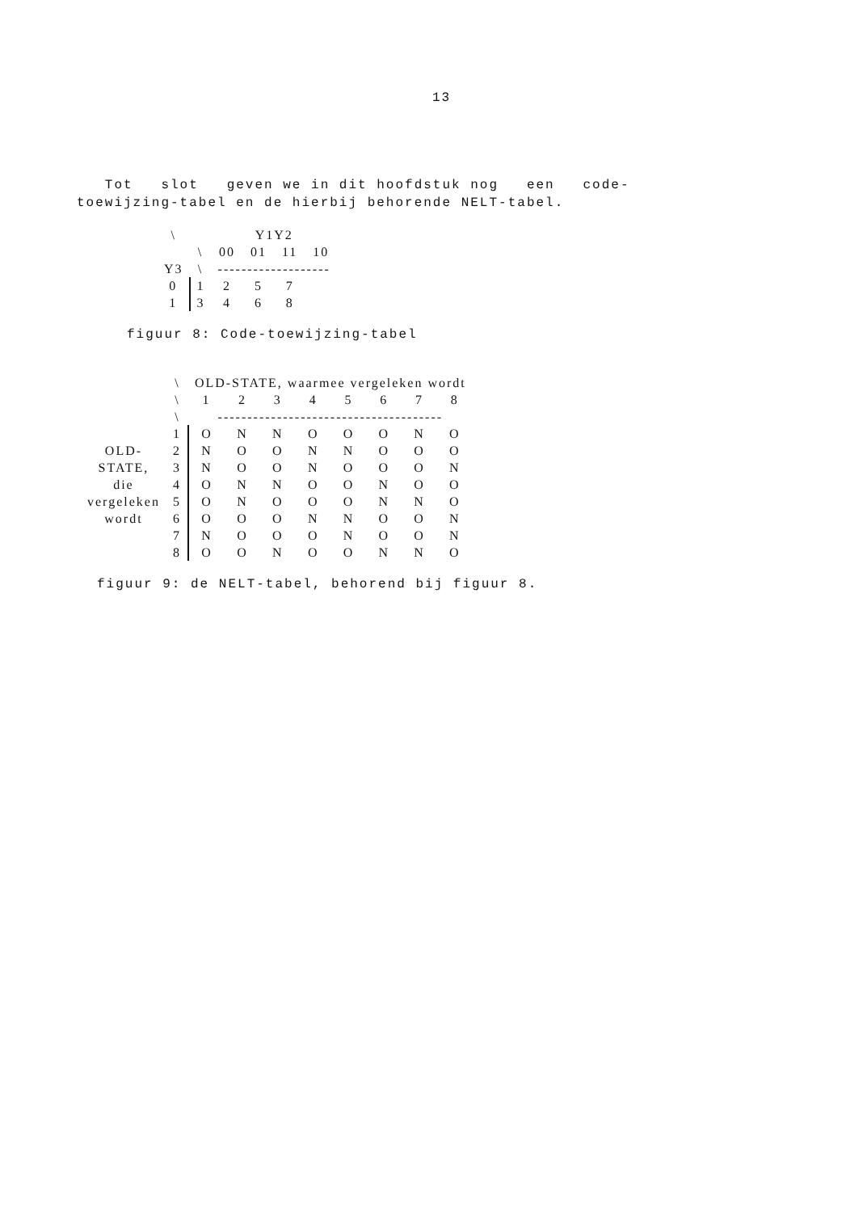13
Tot slot geven we in dit hoofdstuk nog een code-toewijzing-tabel en de hierbij behorende NELT-tabel.
| \ | | Y1Y2 | | | |
| --- | --- | --- | --- | --- | --- |
| | \ | 00 | 01 | 11 | 10 |
| Y3 | \ | ------------------- | | | |
| 0 | 1 | 2 | 5 | 7 | |
| 1 | 3 | 4 | 6 | 8 | |
figuur 8: Code-toewijzing-tabel
| | \ | OLD-STATE, waarmee vergeleken wordt | | | | | | | |
| --- | --- | --- | --- | --- | --- | --- | --- | --- | --- |
| | \ | 1 | 2 | 3 | 4 | 5 | 6 | 7 | 8 |
| | \ | -------------------------------------- | | | | | | | |
| | 1 | O | N | N | O | O | O | N | O |
| OLD- | 2 | N | O | O | N | N | O | O | O |
| STATE, | 3 | N | O | O | N | O | O | O | N |
| die | 4 | O | N | N | O | O | N | O | O |
| vergeleken | 5 | O | N | O | O | O | N | N | O |
| wordt | 6 | O | O | O | N | N | O | O | N |
| | 7 | N | O | O | O | N | O | O | N |
| | 8 | O | O | N | O | O | N | N | O |
figuur 9: de NELT-tabel, behorend bij figuur 8.